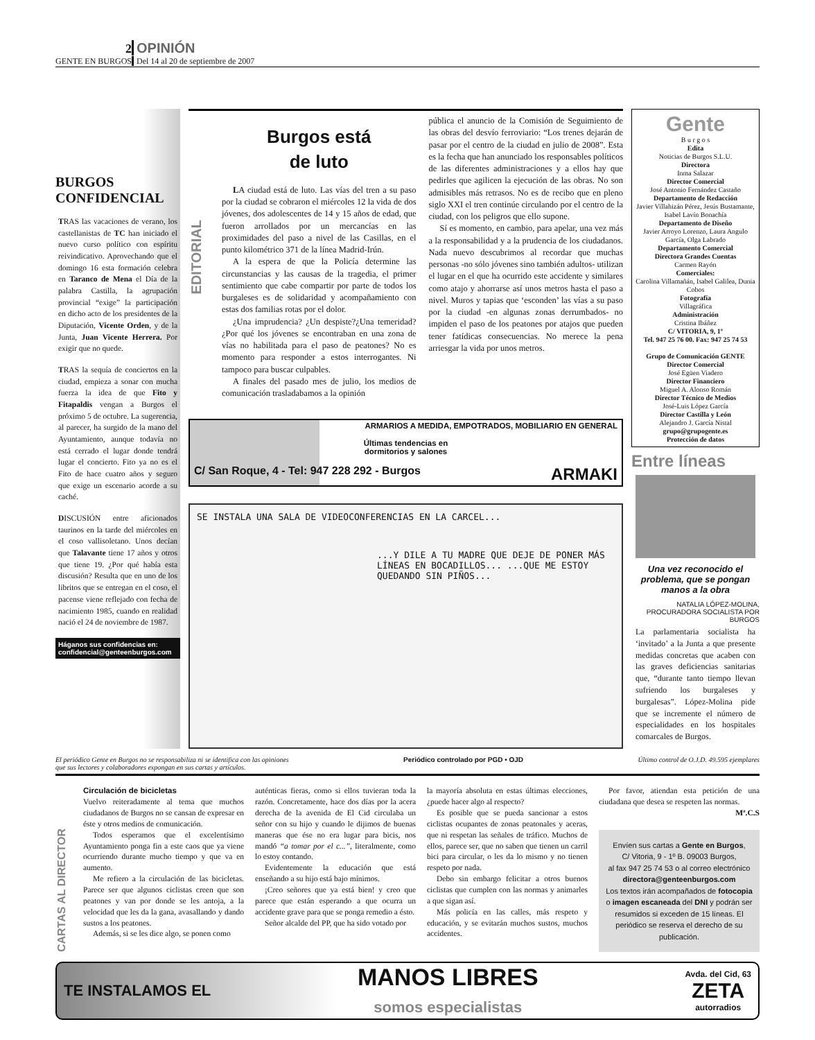2
GENTE EN BURGOS
OPINIÓN
Del 14 al 20 de septiembre de 2007
BURGOS CONFIDENCIAL
TRAS las vacaciones de verano, los castellanistas de TC han iniciado el nuevo curso político con espíritu reivindicativo. Aprovechando que el domingo 16 esta formación celebra en Taranco de Mena el Día de la palabra Castilla, la agrupación provincial “exige” la participación en dicho acto de los presidentes de la Diputación, Vicente Orden, y de la Junta, Juan Vicente Herrera. Por exigir que no quede.
TRAS la sequía de conciertos en la ciudad, empieza a sonar con mucha fuerza la idea de que Fito y Fitapaldis vengan a Burgos el próximo 5 de octubre. La sugerencia, al parecer, ha surgido de la mano del Ayuntamiento, aunque todavía no está cerrado el lugar donde tendrá lugar el concierto. Fito ya no es el Fito de hace cuatro años y seguro que exige un escenario acorde a su caché.
DISCUSIÓN entre aficionados taurinos en la tarde del miércoles en el coso vallisoletano. Unos decían que Talavante tiene 17 años y otros que tiene 19. ¿Por qué había esta discusión? Resulta que en uno de los libritos que se entregan en el coso, el pacense viene reflejado con fecha de nacimiento 1985, cuando en realidad nació el 24 de noviembre de 1987.
Háganos sus confidencias en:
confidencial@genteenburgos.com
EDITORIAL
Burgos está
de luto
LA ciudad está de luto. Las vías del tren a su paso por la ciudad se cobraron el miércoles 12 la vida de dos jóvenes, dos adolescentes de 14 y 15 años de edad, que fueron arrollados por un mercancías en las proximidades del paso a nivel de las Casillas, en el punto kilométrico 371 de la línea Madrid-Irún.
A la espera de que la Policía determine las circunstancias y las causas de la tragedia, el primer sentimiento que cabe compartir por parte de todos los burgaleses es de solidaridad y acompañamiento con estas dos familias rotas por el dolor.
¿Una imprudencia? ¿Un despiste?¿Una temeridad? ¿Por qué los jóvenes se encontraban en una zona de vías no habilitada para el paso de peatones? No es momento para responder a estos interrogantes. Ni tampoco para buscar culpables.
A finales del pasado mes de julio, los medios de comunicación trasladabamos a la opinión
pública el anuncio de la Comisión de Seguimiento de las obras del desvío ferroviario: “Los trenes dejarán de pasar por el centro de la ciudad en julio de 2008”. Esta es la fecha que han anunciado los responsables políticos de las diferentes administraciones y a ellos hay que pedirles que agilicen la ejecución de las obras. No son admisibles más retrasos. No es de recibo que en pleno siglo XXI el tren continúe circulando por el centro de la ciudad, con los peligros que ello supone.
Sí es momento, en cambio, para apelar, una vez más a la responsabilidad y a la prudencia de los ciudadanos. Nada nuevo descubrimos al recordar que muchas personas -no sólo jóvenes sino también adultos- utilizan el lugar en el que ha ocurrido este accidente y similares como atajo y ahorrarse así unos metros hasta el paso a nivel. Muros y tapias que ‘esconden’ las vías a su paso por la ciudad -en algunas zonas derrumbados- no impiden el paso de los peatones por atajos que pueden tener fatídicas consecuencias. No merece la pena arriesgar la vida por unos metros.
ARMARIOS A MEDIDA, EMPOTRADOS, MOBILIARIO EN GENERAL
Últimas tendencias en
dormitorios y salones
C/ San Roque, 4 - Tel: 947 228 292 - Burgos ARMAKI
SE INSTALA UNA SALA DE VIDEOCONFERENCIAS EN LA CARCEL...
...Y DILE A TU MADRE QUE DEJE DE PONER MÁS LÍNEAS EN BOCADILLOS... ...QUE ME ESTOY QUEDANDO SIN PIÑOS...
Gente
B u r g o s
Edita
Noticias de Burgos S.L.U.
Directora
Inma Salazar
Director Comercial
José Antonio Fernández Castaño
Departamento de Redacción
Javier Villahizán Pérez, Jesús Bustamante, Isabel Lavín Bonachía
Departamento de Diseño
Javier Arroyo Lorenzo, Laura Angulo García, Olga Labrado
Departamento Comercial
Directora Grandes Cuentas
Carmen Rayón
Comerciales:
Carolina Villamañán, Isabel Galilea, Dunia Cobos
Fotografía
Villagráfica
Administración
Cristina Ibáñez
C/ VITORIA, 9, 1º
Tel. 947 25 76 00. Fax: 947 25 74 53
Grupo de Comunicación GENTE
Director Comercial
José Egüen Viadero
Director Financiero
Miguel A. Alonso Román
Director Técnico de Medios
José-Luis López García
Director Castilla y León
Alejandro J. García Nistal
grupo@grupogente.es
Protección de datos
Entre líneas
Una vez reconocido el problema, que se pongan manos a la obra
NATALIA LÓPEZ-MOLINA,
PROCURADORA SOCIALISTA POR BURGOS
La parlamentaria socialista ha ‘invitado’ a la Junta a que presente medidas concretas que acaben con las graves deficiencias sanitarias que, “durante tanto tiempo llevan sufriendo los burgaleses y burgalesas”. López-Molina pide que se incremente el número de especialidades en los hospitales comarcales de Burgos.
El periódico Gente en Burgos no se responsabiliza ni se identifica con las opiniones
que sus lectores y colaboradores expongan en sus cartas y artículos. Periódico controlado por PGD • OJD Último control de O.J.D. 49.595 ejemplares
CARTAS AL DIRECTOR
Circulación de bicicletas
Vuelvo reiteradamente al tema que muchos ciudadanos de Burgos no se cansan de expresar en éste y otros medios de comunicación.
Todos esperamos que el excelentísimo Ayuntamiento ponga fin a este caos que ya viene ocurriendo durante mucho tiempo y que va en aumento.
Me refiero a la circulación de las bicicletas. Parece ser que algunos ciclistas creen que son peatones y van por donde se les antoja, a la velocidad que les da la gana, avasallando y dando sustos a los peatones.
Además, si se les dice algo, se ponen como
auténticas fieras, como si ellos tuvieran toda la razón. Concretamente, hace dos días por la acera derecha de la avenida de El Cid circulaba un señor con su hijo y cuando le dijimos de buenas maneras que ése no era lugar para bicis, nos mandó “a tomar por el c...”, literalmente, como lo estoy contando.
Evidentemente la educación que está enseñando a su hijo está bajo mínimos.
¡Creo señores que ya está bien! y creo que parece que están esperando a que ocurra un accidente grave para que se ponga remedio a ésto.
Señor alcalde del PP, que ha sido votado por
la mayoría absoluta en estas últimas elecciones, ¿puede hacer algo al respecto?
Es posible que se pueda sancionar a estos ciclistas ocupantes de zonas peatonales y aceras, que ni respetan las señales de tráfico. Muchos de ellos, parece ser, que no saben que tienen un carril bici para circular, o les da lo mismo y no tienen respeto por nada.
Debo sin embargo felicitar a otros buenos ciclistas que cumplen con las normas y animarles a que sigan así.
Más policía en las calles, más respeto y educación, y se evitarán muchos sustos, muchos accidentes.
Por favor, atiendan esta petición de una ciudadana que desea se respeten las normas.
Mª.C.S
Envíen sus cartas a Gente en Burgos,
C/ Vitoria, 9 - 1º B. 09003 Burgos,
al fax 947 25 74 53 o al correo electrónico
directora@genteenburgos.com
Los textos irán acompañados de fotocopia o imagen escaneada del DNI y podrán ser resumidos si exceden de 15 líneas. El periódico se reserva el derecho de su publicación.
TE INSTALAMOS EL MANOS LIBRES
somos especialistas Avda. del Cid, 63
ZETA
autorradios